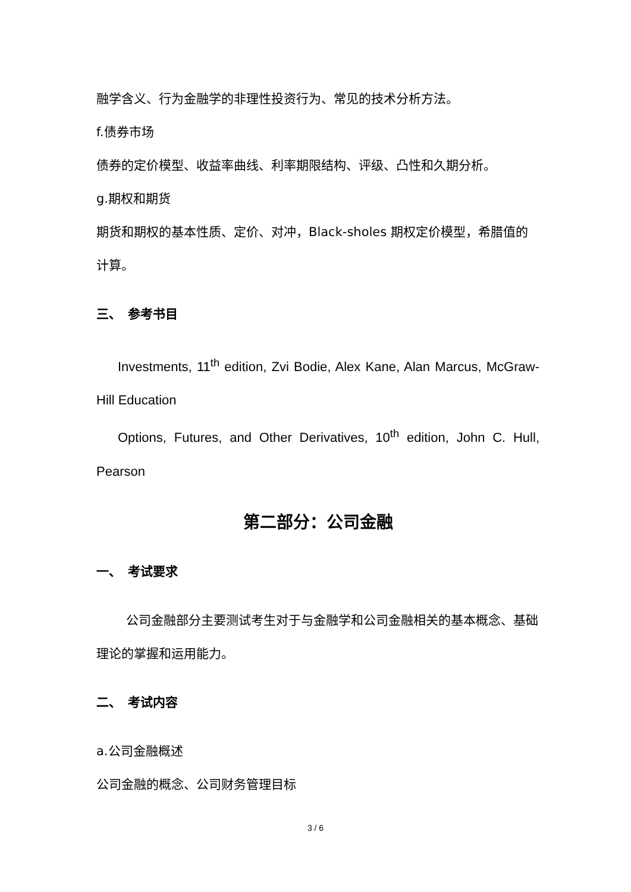融学含义、行为金融学的非理性投资行为、常见的技术分析方法。
f.债券市场
债券的定价模型、收益率曲线、利率期限结构、评级、凸性和久期分析。
g.期权和期货
期货和期权的基本性质、定价、对冲，Black-sholes 期权定价模型，希腊值的计算。
三、　参考书目
Investments, 11<sup>th</sup> edition, Zvi Bodie, Alex Kane, Alan Marcus, McGraw-Hill Education
Options, Futures, and Other Derivatives, 10<sup>th</sup> edition, John C. Hull, Pearson
第二部分：公司金融
一、　考试要求
公司金融部分主要测试考生对于与金融学和公司金融相关的基本概念、基础理论的掌握和运用能力。
二、　考试内容
a.公司金融概述
公司金融的概念、公司财务管理目标
3 / 6